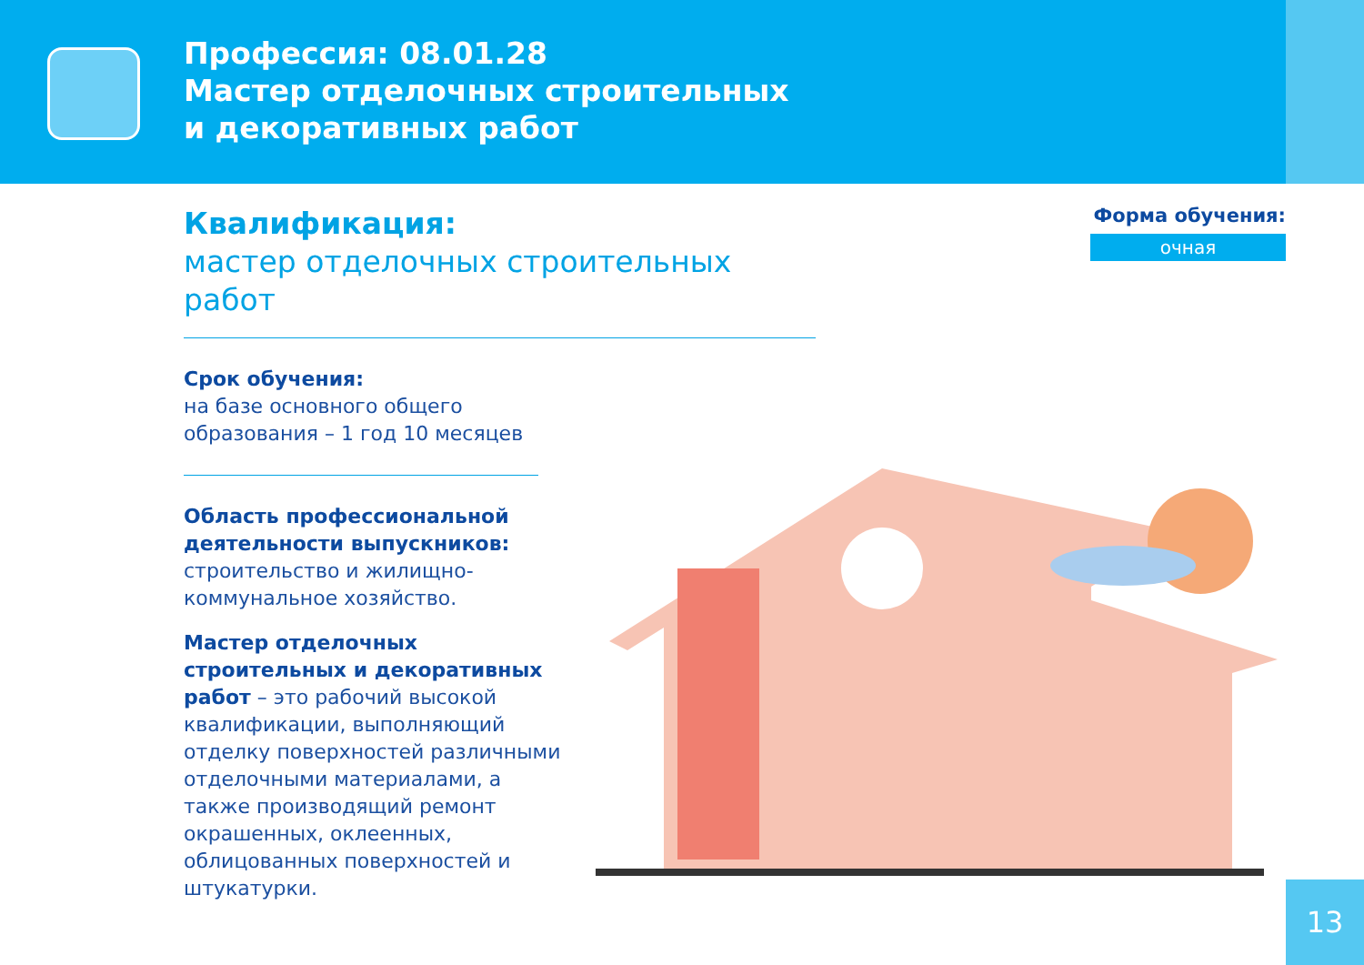Профессия: 08.01.28
Мастер отделочных строительных
и декоративных работ
Квалификация:
мастер отделочных строительных работ
Срок обучения:
на базе основного общего
образования – 1 год 10 месяцев
Область профессиональной
деятельности выпускников:
строительство и жилищно-
коммунальное хозяйство.
Мастер отделочных
строительных и декоративных
работ – это рабочий высокой
квалификации, выполняющий
отделку поверхностей различными
отделочными материалами, а
также производящий ремонт
окрашенных, оклеенных,
облицованных поверхностей и
штукатурки.
Форма обучения:
очная
13